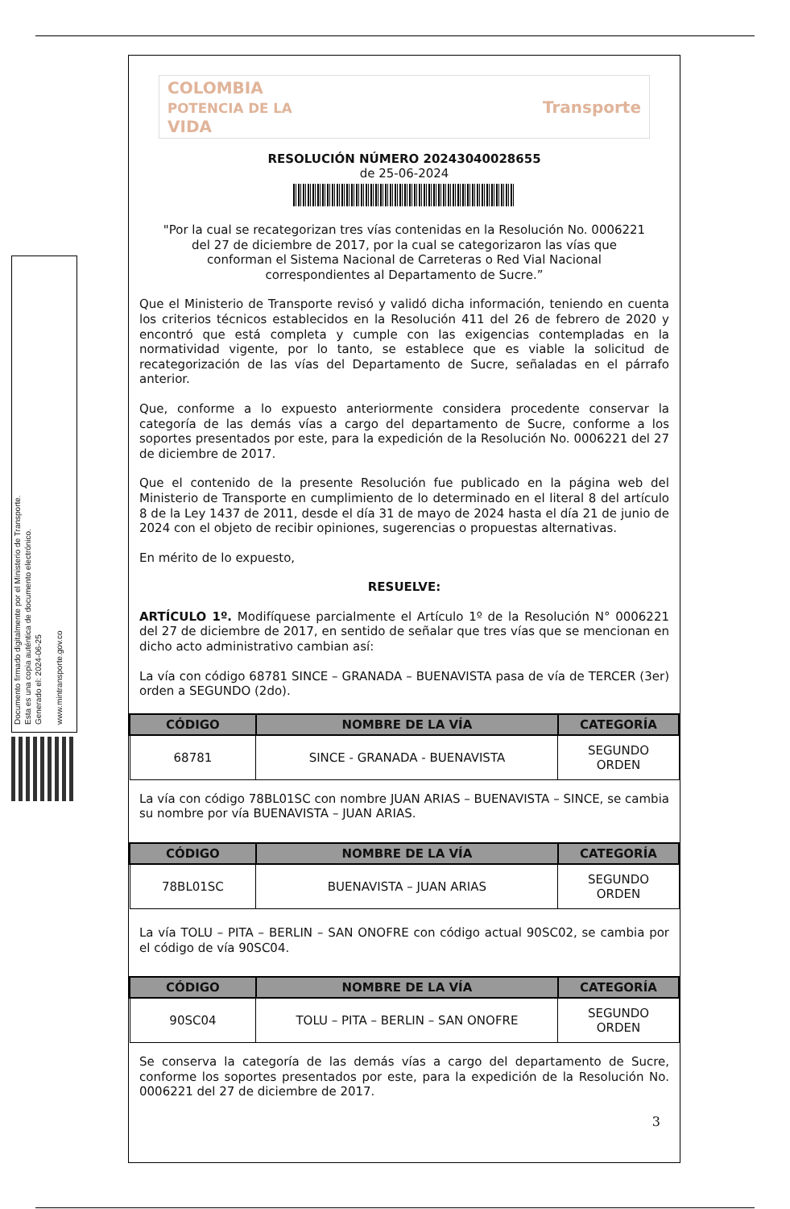Documento firmado digitalmente por el Ministerio de Transporte.
Esta es una copia auténtica de documento electrónico.
Generado el: 2024-06-25
www.mintransporte.gov.co
COLOMBIA
POTENCIA DE LA
VIDA Transporte
RESOLUCIÓN NÚMERO 20243040028655
de 25-06-2024
"Por la cual se recategorizan tres vías contenidas en la Resolución No. 0006221 del 27 de diciembre de 2017, por la cual se categorizaron las vías que conforman el Sistema Nacional de Carreteras o Red Vial Nacional correspondientes al Departamento de Sucre.”
Que el Ministerio de Transporte revisó y validó dicha información, teniendo en cuenta los criterios técnicos establecidos en la Resolución 411 del 26 de febrero de 2020 y encontró que está completa y cumple con las exigencias contempladas en la normatividad vigente, por lo tanto, se establece que es viable la solicitud de recategorización de las vías del Departamento de Sucre, señaladas en el párrafo anterior.
Que, conforme a lo expuesto anteriormente considera procedente conservar la categoría de las demás vías a cargo del departamento de Sucre, conforme a los soportes presentados por este, para la expedición de la Resolución No. 0006221 del 27 de diciembre de 2017.
Que el contenido de la presente Resolución fue publicado en la página web del Ministerio de Transporte en cumplimiento de lo determinado en el literal 8 del artículo 8 de la Ley 1437 de 2011, desde el día 31 de mayo de 2024 hasta el día 21 de junio de 2024 con el objeto de recibir opiniones, sugerencias o propuestas alternativas.
En mérito de lo expuesto,
RESUELVE:
ARTÍCULO 1º. Modifíquese parcialmente el Artículo 1º de la Resolución N° 0006221 del 27 de diciembre de 2017, en sentido de señalar que tres vías que se mencionan en dicho acto administrativo cambian así:
La vía con código 68781 SINCE – GRANADA – BUENAVISTA pasa de vía de TERCER (3er) orden a SEGUNDO (2do).
| CÓDIGO | NOMBRE DE LA VÍA | CATEGORÍA |
| --- | --- | --- |
| 68781 | SINCE - GRANADA - BUENAVISTA | SEGUNDO ORDEN |
La vía con código 78BL01SC con nombre JUAN ARIAS – BUENAVISTA – SINCE, se cambia su nombre por vía BUENAVISTA – JUAN ARIAS.
| CÓDIGO | NOMBRE DE LA VÍA | CATEGORÍA |
| --- | --- | --- |
| 78BL01SC | BUENAVISTA – JUAN ARIAS | SEGUNDO ORDEN |
La vía TOLU – PITA – BERLIN – SAN ONOFRE con código actual 90SC02, se cambia por el código de vía 90SC04.
| CÓDIGO | NOMBRE DE LA VÍA | CATEGORÍA |
| --- | --- | --- |
| 90SC04 | TOLU – PITA – BERLIN – SAN ONOFRE | SEGUNDO ORDEN |
Se conserva la categoría de las demás vías a cargo del departamento de Sucre, conforme los soportes presentados por este, para la expedición de la Resolución No. 0006221 del 27 de diciembre de 2017.
3